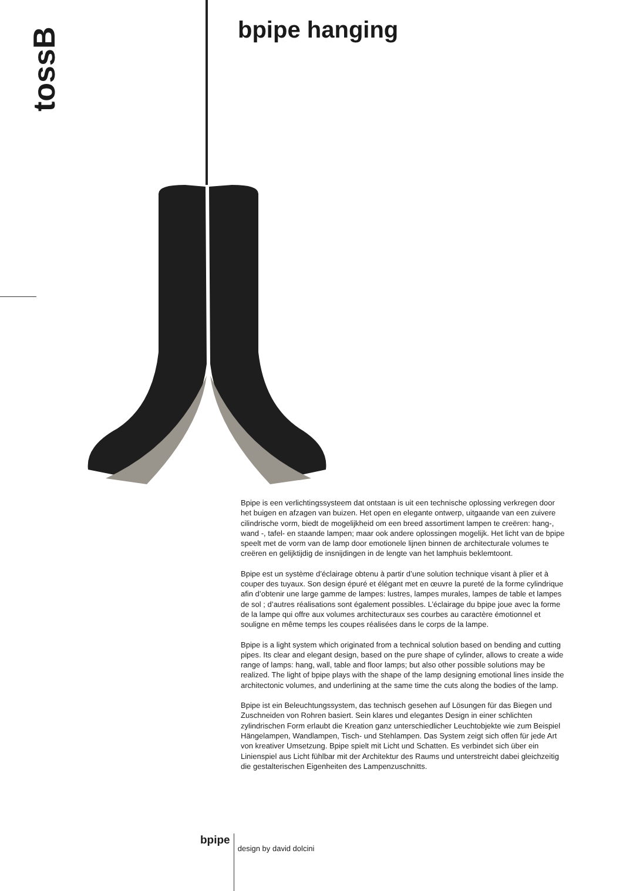tossB
bpipe hanging
Bpipe is een verlichtingssysteem dat ontstaan is uit een technische oplossing verkregen door het buigen en afzagen van buizen. Het open en elegante ontwerp, uitgaande van een zuivere cilindrische vorm, biedt de mogelijkheid om een breed assortiment lampen te creëren: hang-, wand -, tafel- en staande lampen; maar ook andere oplossingen mogelijk. Het licht van de bpipe speelt met de vorm van de lamp door emotionele lijnen binnen de architecturale volumes te creëren en gelijktijdig de insnijdingen in de lengte van het lamphuis beklemtoont.
Bpipe est un système d’éclairage obtenu à partir d’une solution technique visant à plier et à couper des tuyaux. Son design épuré et élégant met en œuvre la pureté de la forme cylindrique afin d’obtenir une large gamme de lampes: lustres, lampes murales, lampes de table et lampes de sol ; d’autres réalisations sont également possibles. L’éclairage du bpipe joue avec la forme de la lampe qui offre aux volumes architecturaux ses courbes au caractère émotionnel et souligne en même temps les coupes réalisées dans le corps de la lampe.
Bpipe is a light system which originated from a technical solution based on bending and cutting pipes. Its clear and elegant design, based on the pure shape of cylinder, allows to create a wide range of lamps: hang, wall, table and floor lamps; but also other possible solutions may be realized. The light of bpipe plays with the shape of the lamp designing emotional lines inside the architectonic volumes, and underlining at the same time the cuts along the bodies of the lamp.
Bpipe ist ein Beleuchtungssystem, das technisch gesehen auf Lösungen für das Biegen und Zuschneiden von Rohren basiert. Sein klares und elegantes Design in einer schlichten zylindrischen Form erlaubt die Kreation ganz unterschiedlicher Leuchtobjekte wie zum Beispiel Hängelampen, Wandlampen, Tisch- und Stehlampen. Das System zeigt sich offen für jede Art von kreativer Umsetzung. Bpipe spielt mit Licht und Schatten. Es verbindet sich über ein Linienspiel aus Licht fühlbar mit der Architektur des Raums und unterstreicht dabei gleichzeitig die gestalterischen Eigenheiten des Lampenzuschnitts.
bpipe
design by david dolcini